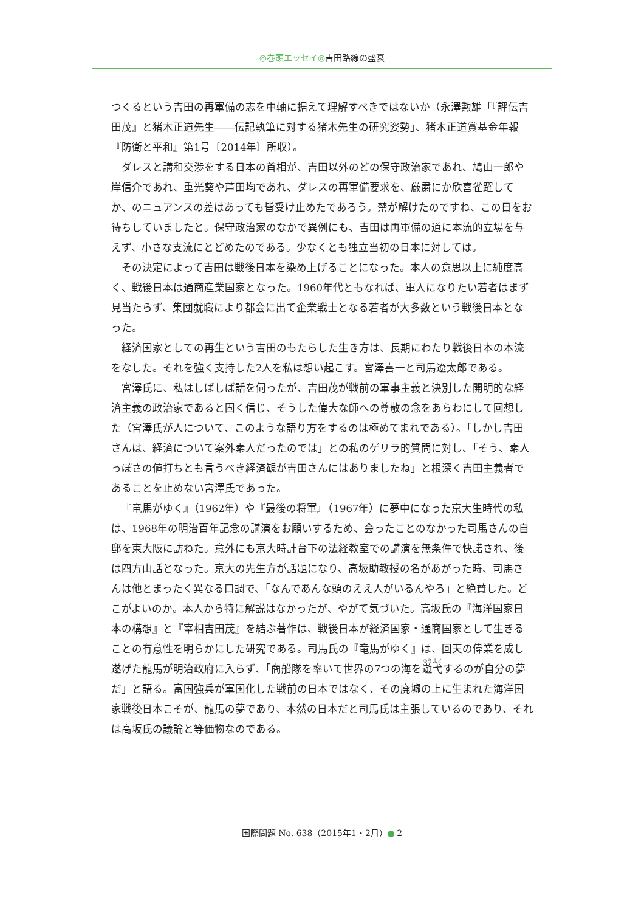◎巻頭エッセイ◎吉田路線の盛衰
つくるという吉田の再軍備の志を中軸に据えて理解すべきではないか（永澤勲雄「『評伝吉田茂』と猪木正道先生――伝記執筆に対する猪木先生の研究姿勢」、猪木正道賞基金年報『防衛と平和』第1号〔2014年〕所収）。
ダレスと講和交渉をする日本の首相が、吉田以外のどの保守政治家であれ、鳩山一郎や岸信介であれ、重光葵や芦田均であれ、ダレスの再軍備要求を、厳粛にか欣喜雀躍してか、のニュアンスの差はあっても皆受け止めたであろう。禁が解けたのですね、この日をお待ちしていましたと。保守政治家のなかで異例にも、吉田は再軍備の道に本流的立場を与えず、小さな支流にとどめたのである。少なくとも独立当初の日本に対しては。
その決定によって吉田は戦後日本を染め上げることになった。本人の意思以上に純度高く、戦後日本は通商産業国家となった。1960年代ともなれば、軍人になりたい若者はまず見当たらず、集団就職により都会に出て企業戦士となる若者が大多数という戦後日本となった。
経済国家としての再生という吉田のもたらした生き方は、長期にわたり戦後日本の本流をなした。それを強く支持した2人を私は想い起こす。宮澤喜一と司馬遼太郎である。
宮澤氏に、私はしばしば話を伺ったが、吉田茂が戦前の軍事主義と決別した開明的な経済主義の政治家であると固く信じ、そうした偉大な師への尊敬の念をあらわにして回想した（宮澤氏が人について、このような語り方をするのは極めてまれである）。「しかし吉田さんは、経済について案外素人だったのでは」との私のゲリラ的質問に対し、「そう、素人っぽさの値打ちとも言うべき経済観が吉田さんにはありましたね」と根深く吉田主義者であることを止めない宮澤氏であった。
『竜馬がゆく』（1962年）や『最後の将軍』（1967年）に夢中になった京大生時代の私は、1968年の明治百年記念の講演をお願いするため、会ったことのなかった司馬さんの自邸を東大阪に訪ねた。意外にも京大時計台下の法経教室での講演を無条件で快諾され、後は四方山話となった。京大の先生方が話題になり、高坂助教授の名があがった時、司馬さんは他とまったく異なる口調で、「なんであんな頭のええ人がいるんやろ」と絶賛した。どこがよいのか。本人から特に解説はなかったが、やがて気づいた。高坂氏の『海洋国家日本の構想』と『宰相吉田茂』を結ぶ著作は、戦後日本が経済国家・通商国家として生きることの有意性を明らかにした研究である。司馬氏の『竜馬がゆく』は、回天の偉業を成し遂げた龍馬が明治政府に入らず、「商船隊を率いて世界の7つの海を遊弋するのが自分の夢だ」と語る。富国強兵が軍国化した戦前の日本ではなく、その廃墟の上に生まれた海洋国家戦後日本こそが、龍馬の夢であり、本然の日本だと司馬氏は主張しているのであり、それは高坂氏の議論と等価物なのである。
国際問題 No. 638（2015年1・2月） 2